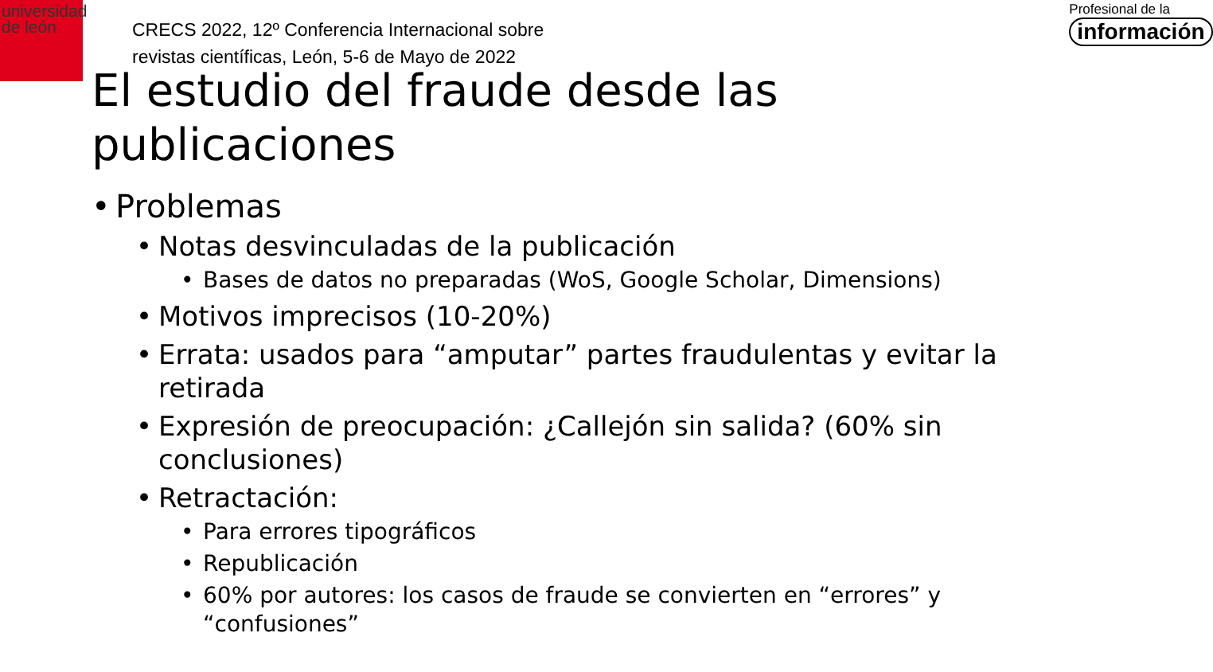universidad
de león
CRECS 2022, 12º Conferencia Internacional sobre
revistas científicas, León, 5-6 de Mayo de 2022
Profesional de la
información
El estudio del fraude desde las publicaciones
• Problemas
• Notas desvinculadas de la publicación
• Bases de datos no preparadas (WoS, Google Scholar, Dimensions)
• Motivos imprecisos (10-20%)
• Errata: usados para “amputar” partes fraudulentas y evitar la retirada
• Expresión de preocupación: ¿Callejón sin salida? (60% sin conclusiones)
• Retractación:
• Para errores tipográficos
• Republicación
• 60% por autores: los casos de fraude se convierten en “errores” y “confusiones”